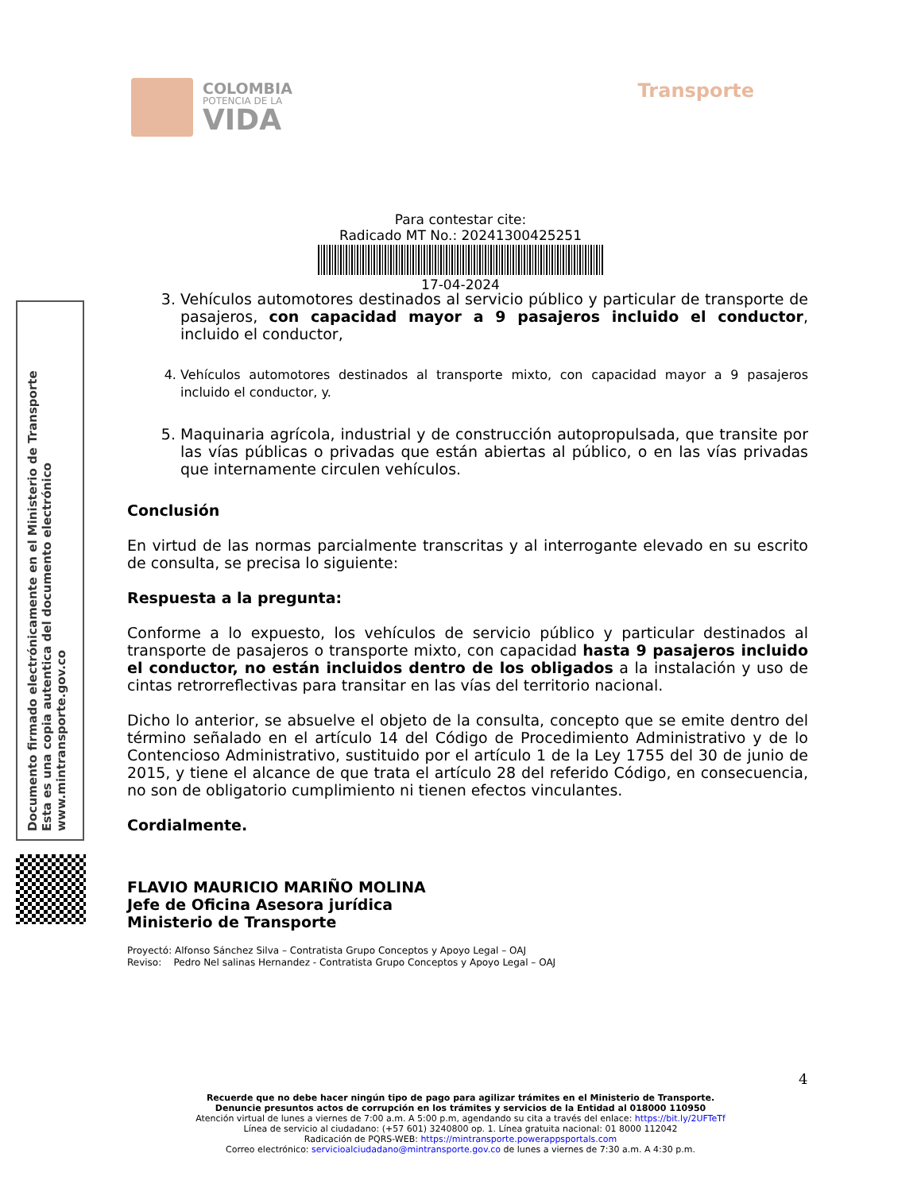COLOMBIA
POTENCIA DE LA
VIDA
Transporte
Para contestar cite:
Radicado MT No.: 20241300425251
17-04-2024
Documento firmado electrónicamente en el Ministerio de Transporte
Esta es una copia autentica del documento electrónico
www.mintransporte.gov.co
3. Vehículos automotores destinados al servicio público y particular de transporte de pasajeros, con capacidad mayor a 9 pasajeros incluido el conductor, incluido el conductor,
4. Vehículos automotores destinados al transporte mixto, con capacidad mayor a 9 pasajeros incluido el conductor, y.
5. Maquinaria agrícola, industrial y de construcción autopropulsada, que transite por las vías públicas o privadas que están abiertas al público, o en las vías privadas que internamente circulen vehículos.
Conclusión
En virtud de las normas parcialmente transcritas y al interrogante elevado en su escrito de consulta, se precisa lo siguiente:
Respuesta a la pregunta:
Conforme a lo expuesto, los vehículos de servicio público y particular destinados al transporte de pasajeros o transporte mixto, con capacidad hasta 9 pasajeros incluido el conductor, no están incluidos dentro de los obligados a la instalación y uso de cintas retrorreflectivas para transitar en las vías del territorio nacional.
Dicho lo anterior, se absuelve el objeto de la consulta, concepto que se emite dentro del término señalado en el artículo 14 del Código de Procedimiento Administrativo y de lo Contencioso Administrativo, sustituido por el artículo 1 de la Ley 1755 del 30 de junio de 2015, y tiene el alcance de que trata el artículo 28 del referido Código, en consecuencia, no son de obligatorio cumplimiento ni tienen efectos vinculantes.
Cordialmente.
FLAVIO MAURICIO MARIÑO MOLINA
Jefe de Oficina Asesora jurídica
Ministerio de Transporte
Proyectó: Alfonso Sánchez Silva – Contratista Grupo Conceptos y Apoyo Legal – OAJ
Reviso: Pedro Nel salinas Hernandez - Contratista Grupo Conceptos y Apoyo Legal – OAJ
4
Recuerde que no debe hacer ningún tipo de pago para agilizar trámites en el Ministerio de Transporte.
Denuncie presuntos actos de corrupción en los trámites y servicios de la Entidad al 018000 110950
Atención virtual de lunes a viernes de 7:00 a.m. A 5:00 p.m, agendando su cita a través del enlace: https://bit.ly/2UFTeTf
Línea de servicio al ciudadano: (+57 601) 3240800 op. 1. Línea gratuita nacional: 01 8000 112042
Radicación de PQRS-WEB: https://mintransporte.powerappsportals.com
Correo electrónico: servicioalciudadano@mintransporte.gov.co de lunes a viernes de 7:30 a.m. A 4:30 p.m.